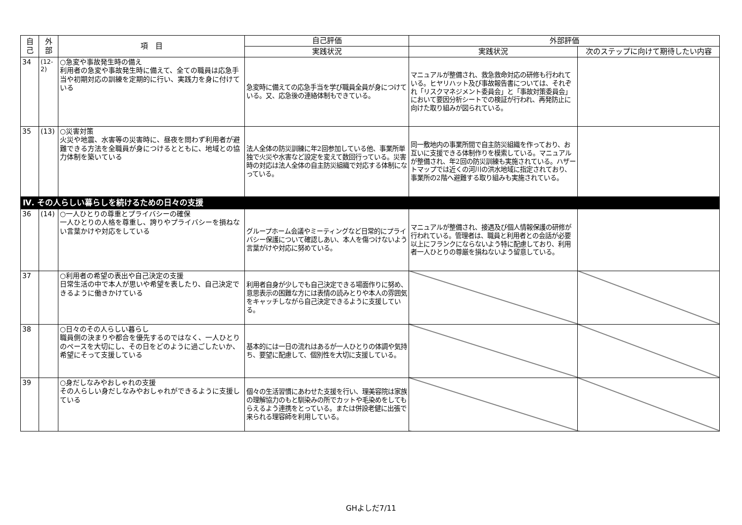| 自 己 | 外 部 | 項 目 | 自己評価 | 外部評価 | |
| --- | --- | --- | --- | --- | --- |
| | | | 実践状況 | 実践状況 | 次のステップに向けて期待したい内容 |
| 34 | (12-2) | ○急変や事故発生時の備え 利用者の急変や事故発生時に備えて、全ての職員は応急手当や初期対応の訓練を定期的に行い、実践力を身に付けている | 急変時に備えての応急手当を学び職員全員が身につけている。又、応急後の連絡体制もできている。 | マニュアルが整備され、救急救命対応の研修も行われている。ヒヤリハット及び事故報告書については、それぞれ「リスクマネジメント委員会」と「事故対策委員会」において要因分析シートでの検証が行われ、再発防止に向けた取り組みが図られている。 | |
| 35 | (13) | ○災害対策 火災や地震、水害等の災害時に、昼夜を問わず利用者が避難できる方法を全職員が身につけるとともに、地域との協力体制を築いている | 法人全体の防災訓練に年2回参加している他、事業所単独で火災や水害など設定を変えて数回行っている。災害時の対応は法人全体の自主防災組織で対応する体制になっている。 | 同一敷地内の事業所間で自主防災組織を作っており、お互いに支援できる体制作りを模索している。マニュアルが整備され、年2回の防災訓練も実施されている。ハザートマップでは近くの河川の洪水地域に指定されており、事業所の2階へ避難する取り組みも実施されている。 | |
| Ⅳ. その人らしい暮らしを続けるための日々の支援 | | | | | |
| 36 | (14) | ○一人ひとりの尊重とプライバシーの確保 一人ひとりの人格を尊重し、誇りやプライバシーを損ねない言葉かけや対応をしている | グループホーム会議やミーティングなど日常的にプライバシー保護について確認しあい、本人を傷つけないよう言葉がけや対応に努めている。 | マニュアルが整備され、接遇及び個人情報保護の研修が行われている。管理者は、職員と利用者との会話が必要以上にフランクにならないよう特に配慮しており、利用者一人ひとりの尊厳を損ねないよう留意している。 | |
| 37 | | ○利用者の希望の表出や自己決定の支援 日常生活の中で本人が思いや希望を表したり、自己決定できるように働きかけている | 利用者自身が少しでも自己決定できる場面作りに努め、意思表示の困難な方には表情の読みとりや本人の雰囲気をキャッチしながら自己決定できるように支援している。 | | |
| 38 | | ○日々のその人らしい暮らし 職員側の決まりや都合を優先するのではなく、一人ひとりのペースを大切にし、その日をどのように過ごしたいか、希望にそって支援している | 基本的には一日の流れはあるが一人ひとりの体調や気持ち、要望に配慮して、個別性を大切に支援している。 | | |
| 39 | | ○身だしなみやおしゃれの支援 その人らしい身だしなみやおしゃれができるように支援している | 個々の生活習慣にあわせた支援を行い、理美容院は家族の理解協力のもと馴染みの所でカットや毛染めをしてもらえるよう連携をとっている。または併設老健に出張で来られる理容師を利用している。 | | |
GHよしだ7/11